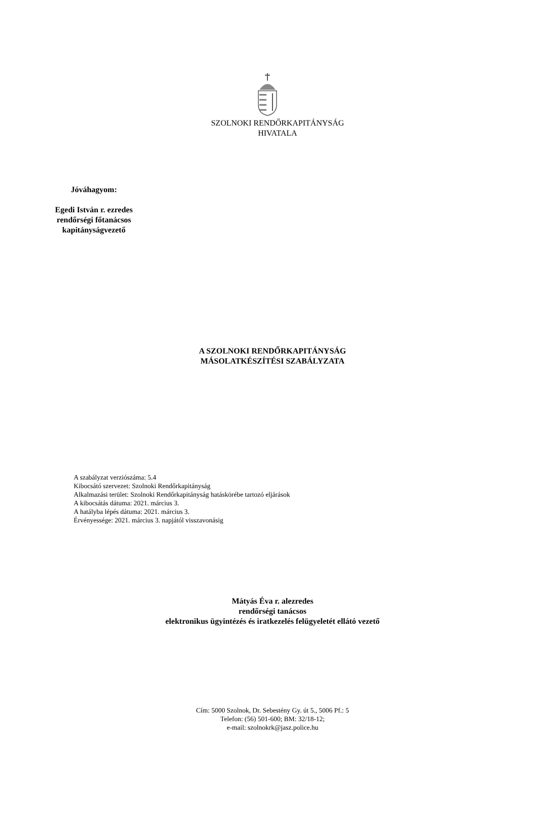SZOLNOKI RENDŐRKAPITÁNYSÁG
HIVATALA
Jóváhagyom:
Egedi István r. ezredes
rendőrségi főtanácsos
kapitányságvezető
A SZOLNOKI RENDŐRKAPITÁNYSÁG
MÁSOLATKÉSZÍTÉSI SZABÁLYZATA
A szabályzat verziószáma: 5.4
Kibocsátó szervezet: Szolnoki Rendőrkapitányság
Alkalmazási terület: Szolnoki Rendőrkapitányság hatáskörébe tartozó eljárások
A kibocsátás dátuma: 2021. március 3.
A hatályba lépés dátuma: 2021. március 3.
Érvényessége: 2021. március 3. napjától visszavonásig
Mátyás Éva r. alezredes
rendőrségi tanácsos
elektronikus ügyintézés és iratkezelés felügyeletét ellátó vezető
Cím: 5000 Szolnok, Dr. Sebestény Gy. út 5., 5006 Pf.: 5
Telefon: (56) 501-600; BM: 32/18-12;
e-mail: szolnokrk@jasz.police.hu